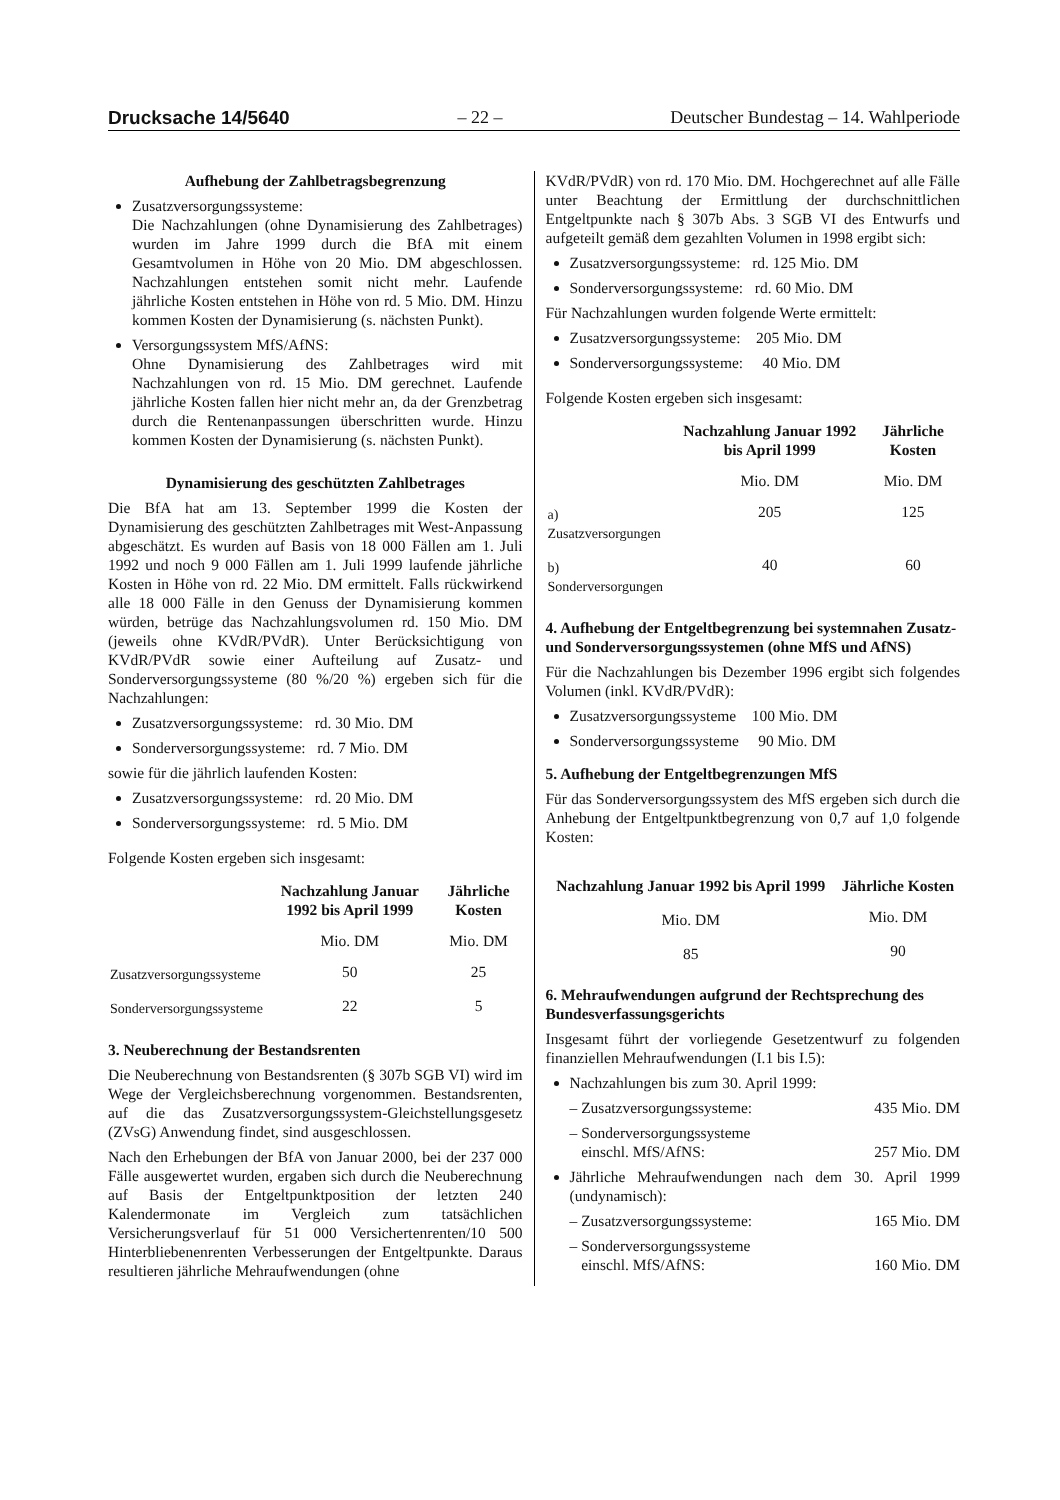Drucksache 14/5640 – 22 – Deutscher Bundestag – 14. Wahlperiode
Aufhebung der Zahlbetragsbegrenzung
Zusatzversorgungssysteme:
Die Nachzahlungen (ohne Dynamisierung des Zahlbetrages) wurden im Jahre 1999 durch die BfA mit einem Gesamtvolumen in Höhe von 20 Mio. DM abgeschlossen. Nachzahlungen entstehen somit nicht mehr. Laufende jährliche Kosten entstehen in Höhe von rd. 5 Mio. DM. Hinzu kommen Kosten der Dynamisierung (s. nächsten Punkt).
Versorgungssystem MfS/AfNS:
Ohne Dynamisierung des Zahlbetrages wird mit Nachzahlungen von rd. 15 Mio. DM gerechnet. Laufende jährliche Kosten fallen hier nicht mehr an, da der Grenzbetrag durch die Rentenanpassungen überschritten wurde. Hinzu kommen Kosten der Dynamisierung (s. nächsten Punkt).
Dynamisierung des geschützten Zahlbetrages
Die BfA hat am 13. September 1999 die Kosten der Dynamisierung des geschützten Zahlbetrages mit West-Anpassung abgeschätzt. Es wurden auf Basis von 18 000 Fällen am 1. Juli 1992 und noch 9 000 Fällen am 1. Juli 1999 laufende jährliche Kosten in Höhe von rd. 22 Mio. DM ermittelt. Falls rückwirkend alle 18 000 Fälle in den Genuss der Dynamisierung kommen würden, betrüge das Nachzahlungsvolumen rd. 150 Mio. DM (jeweils ohne KVdR/PVdR). Unter Berücksichtigung von KVdR/PVdR sowie einer Aufteilung auf Zusatz- und Sonderversorgungssysteme (80 %/20 %) ergeben sich für die Nachzahlungen:
Zusatzversorgungssysteme: rd. 30 Mio. DM
Sonderversorgungssysteme: rd. 7 Mio. DM
sowie für die jährlich laufenden Kosten:
Zusatzversorgungssysteme: rd. 20 Mio. DM
Sonderversorgungssysteme: rd. 5 Mio. DM
Folgende Kosten ergeben sich insgesamt:
| | Nachzahlung Januar 1992 bis April 1999 | Jährliche Kosten |
| --- | --- | --- |
| | Mio. DM | Mio. DM |
| Zusatzversorgungssysteme | 50 | 25 |
| Sonderversorgungssysteme | 22 | 5 |
3. Neuberechnung der Bestandsrenten
Die Neuberechnung von Bestandsrenten (§ 307b SGB VI) wird im Wege der Vergleichsberechnung vorgenommen. Bestandsrenten, auf die das Zusatzversorgungssystem-Gleichstellungsgesetz (ZVsG) Anwendung findet, sind ausgeschlossen.
Nach den Erhebungen der BfA von Januar 2000, bei der 237 000 Fälle ausgewertet wurden, ergaben sich durch die Neuberechnung auf Basis der Entgeltpunktposition der letzten 240 Kalendermonate im Vergleich zum tatsächlichen Versicherungsverlauf für 51 000 Versichertenrenten/10 500 Hinterbliebenenrenten Verbesserungen der Entgeltpunkte. Daraus resultieren jährliche Mehraufwendungen (ohne
KVdR/PVdR) von rd. 170 Mio. DM. Hochgerechnet auf alle Fälle unter Beachtung der Ermittlung der durchschnittlichen Entgeltpunkte nach § 307b Abs. 3 SGB VI des Entwurfs und aufgeteilt gemäß dem gezahlten Volumen in 1998 ergibt sich:
Zusatzversorgungssysteme: rd. 125 Mio. DM
Sonderversorgungssysteme: rd. 60 Mio. DM
Für Nachzahlungen wurden folgende Werte ermittelt:
Zusatzversorgungssysteme: 205 Mio. DM
Sonderversorgungssysteme: 40 Mio. DM
Folgende Kosten ergeben sich insgesamt:
| | Nachzahlung Januar 1992 bis April 1999 | Jährliche Kosten |
| --- | --- | --- |
| | Mio. DM | Mio. DM |
| a) Zusatzversorgungen | 205 | 125 |
| b) Sonderversorgungen | 40 | 60 |
4. Aufhebung der Entgeltbegrenzung bei systemnahen Zusatz- und Sonderversorgungssystemen (ohne MfS und AfNS)
Für die Nachzahlungen bis Dezember 1996 ergibt sich folgendes Volumen (inkl. KVdR/PVdR):
Zusatzversorgungssysteme 100 Mio. DM
Sonderversorgungssysteme 90 Mio. DM
5. Aufhebung der Entgeltbegrenzungen MfS
Für das Sonderversorgungssystem des MfS ergeben sich durch die Anhebung der Entgeltpunktbegrenzung von 0,7 auf 1,0 folgende Kosten:
| Nachzahlung Januar 1992 bis April 1999 | Jährliche Kosten |
| --- | --- |
| Mio. DM | Mio. DM |
| 85 | 90 |
6. Mehraufwendungen aufgrund der Rechtsprechung des Bundesverfassungsgerichts
Insgesamt führt der vorliegende Gesetzentwurf zu folgenden finanziellen Mehraufwendungen (I.1 bis I.5):
Nachzahlungen bis zum 30. April 1999:
– Zusatzversorgungssysteme: 435 Mio. DM
– Sonderversorgungssysteme
einschl. MfS/AfNS: 257 Mio. DM
Jährliche Mehraufwendungen nach dem 30. April 1999 (undynamisch):
– Zusatzversorgungssysteme: 165 Mio. DM
– Sonderversorgungssysteme
einschl. MfS/AfNS: 160 Mio. DM